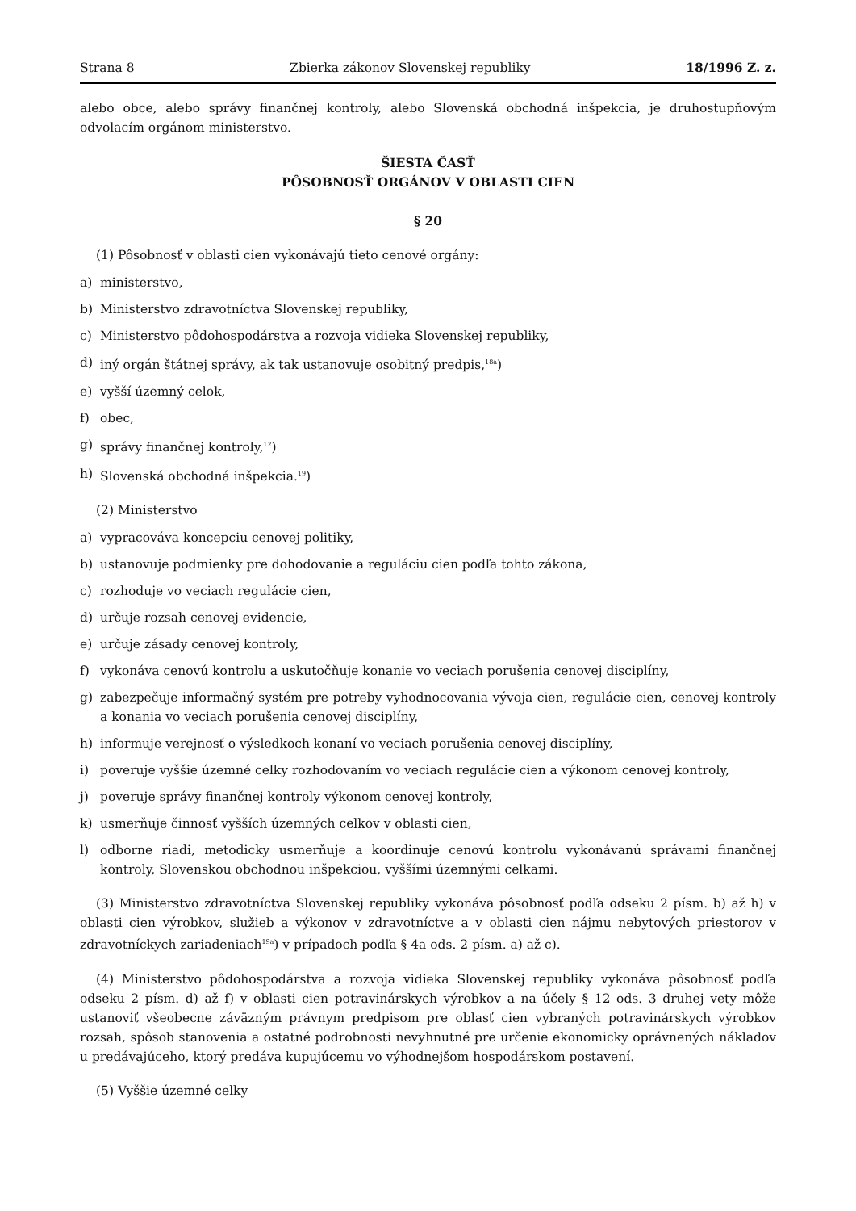Strana 8 Zbierka zákonov Slovenskej republiky 18/1996 Z. z.
alebo obce, alebo správy finančnej kontroly, alebo Slovenská obchodná inšpekcia, je druhostupňovým odvolacím orgánom ministerstvo.
ŠIESTA ČASŤ
PÔSOBNOSŤ ORGÁNOV V OBLASTI CIEN
§ 20
(1) Pôsobnosť v oblasti cien vykonávajú tieto cenové orgány:
a) ministerstvo,
b) Ministerstvo zdravotníctva Slovenskej republiky,
c) Ministerstvo pôdohospodárstva a rozvoja vidieka Slovenskej republiky,
d) iný orgán štátnej správy, ak tak ustanovuje osobitný predpis,<sup>18a</sup>)
e) vyšší územný celok,
f) obec,
g) správy finančnej kontroly,<sup>12</sup>)
h) Slovenská obchodná inšpekcia.<sup>19</sup>)
(2) Ministerstvo
a) vypracováva koncepciu cenovej politiky,
b) ustanovuje podmienky pre dohodovanie a reguláciu cien podľa tohto zákona,
c) rozhoduje vo veciach regulácie cien,
d) určuje rozsah cenovej evidencie,
e) určuje zásady cenovej kontroly,
f) vykonáva cenovú kontrolu a uskutočňuje konanie vo veciach porušenia cenovej disciplíny,
g) zabezpečuje informačný systém pre potreby vyhodnocovania vývoja cien, regulácie cien, cenovej kontroly a konania vo veciach porušenia cenovej disciplíny,
h) informuje verejnosť o výsledkoch konaní vo veciach porušenia cenovej disciplíny,
i) poveruje vyššie územné celky rozhodovaním vo veciach regulácie cien a výkonom cenovej kontroly,
j) poveruje správy finančnej kontroly výkonom cenovej kontroly,
k) usmerňuje činnosť vyšších územných celkov v oblasti cien,
l) odborne riadi, metodicky usmerňuje a koordinuje cenovú kontrolu vykonávanú správami finančnej kontroly, Slovenskou obchodnou inšpekciou, vyššími územnými celkami.
(3) Ministerstvo zdravotníctva Slovenskej republiky vykonáva pôsobnosť podľa odseku 2 písm. b) až h) v oblasti cien výrobkov, služieb a výkonov v zdravotníctve a v oblasti cien nájmu nebytových priestorov v zdravotníckych zariadeniach<sup>19a</sup>) v prípadoch podľa § 4a ods. 2 písm. a) až c).
(4) Ministerstvo pôdohospodárstva a rozvoja vidieka Slovenskej republiky vykonáva pôsobnosť podľa odseku 2 písm. d) až f) v oblasti cien potravinárskych výrobkov a na účely § 12 ods. 3 druhej vety môže ustanoviť všeobecne záväzným právnym predpisom pre oblasť cien vybraných potravinárskych výrobkov rozsah, spôsob stanovenia a ostatné podrobnosti nevyhnutné pre určenie ekonomicky oprávnených nákladov u predávajúceho, ktorý predáva kupujúcemu vo výhodnejšom hospodárskom postavení.
(5) Vyššie územné celky